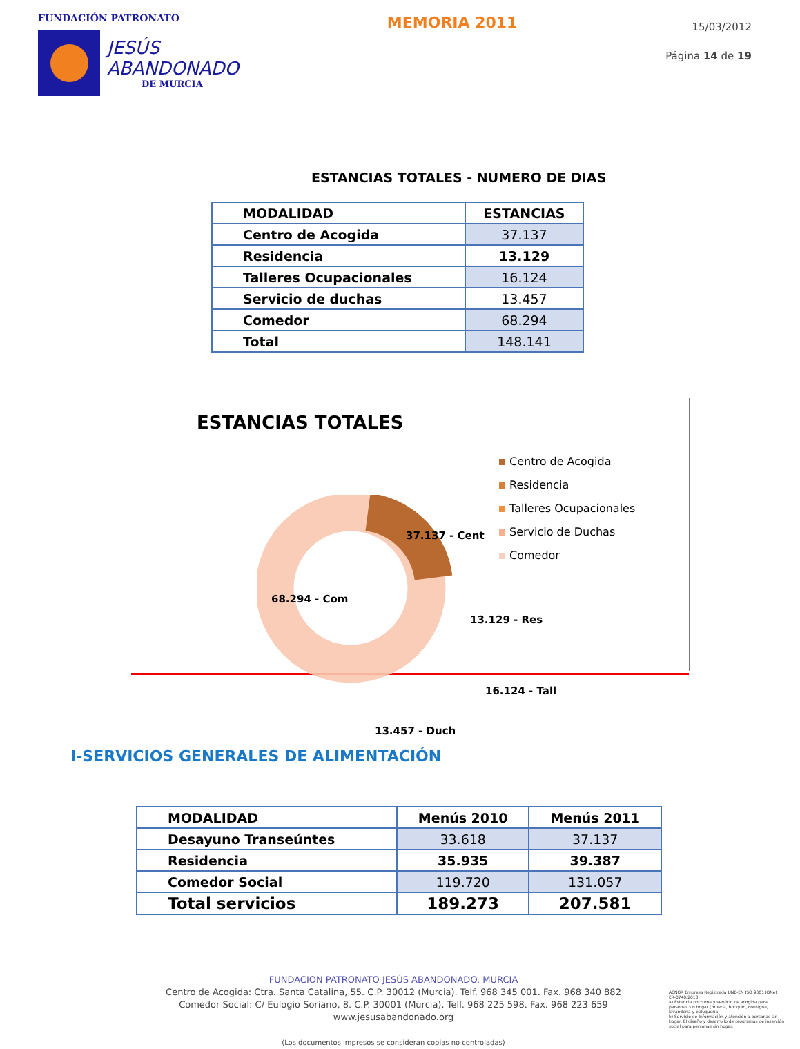FUNDACIÓN PATRONATO
JESÚS
ABANDONADO
DE MURCIA
MEMORIA 2011
15/03/2012
Página 14 de 19
ESTANCIAS TOTALES - NUMERO DE DIAS
| MODALIDAD | ESTANCIAS |
| --- | --- |
| Centro de Acogida | 37.137 |
| Residencia | 13.129 |
| Talleres Ocupacionales | 16.124 |
| Servicio de duchas | 13.457 |
| Comedor | 68.294 |
| Total | 148.141 |
ESTANCIAS TOTALES
37.137 - Cent
68.294 - Com
13.129 - Res
16.124 - Tall
13.457 - Duch
Centro de Acogida
Residencia
Talleres Ocupacionales
Servicio de Duchas
Comedor
I-SERVICIOS GENERALES DE ALIMENTACIÓN
| MODALIDAD | Menús 2010 | Menús 2011 |
| --- | --- | --- |
| Desayuno Transeúntes | 33.618 | 37.137 |
| Residencia | 35.935 | 39.387 |
| Comedor Social | 119.720 | 131.057 |
| Total servicios | 189.273 | 207.581 |
FUNDACION PATRONATO JESÚS ABANDONADO. MURCIA
Centro de Acogida: Ctra. Santa Catalina, 55. C.P. 30012 (Murcia). Telf. 968 345 001. Fax. 968 340 882
Comedor Social: C/ Eulogio Soriano, 8. C.P. 30001 (Murcia). Telf. 968 225 598. Fax. 968 223 659
www.jesusabandonado.org
(Los documentos impresos se consideran copias no controladas)
AENOR Empresa Registrada UNE-EN ISO 9001 IQNet
ER-0740/2010
a) Estancia nocturna y servicio de acogida para personas sin hogar (ropería, botiquín, consigna, lavandería y peluquería)
b) Servicio de Información y atención a personas sin hogar. El diseño y desarrollo de programas de inserción social para personas sin hogar.